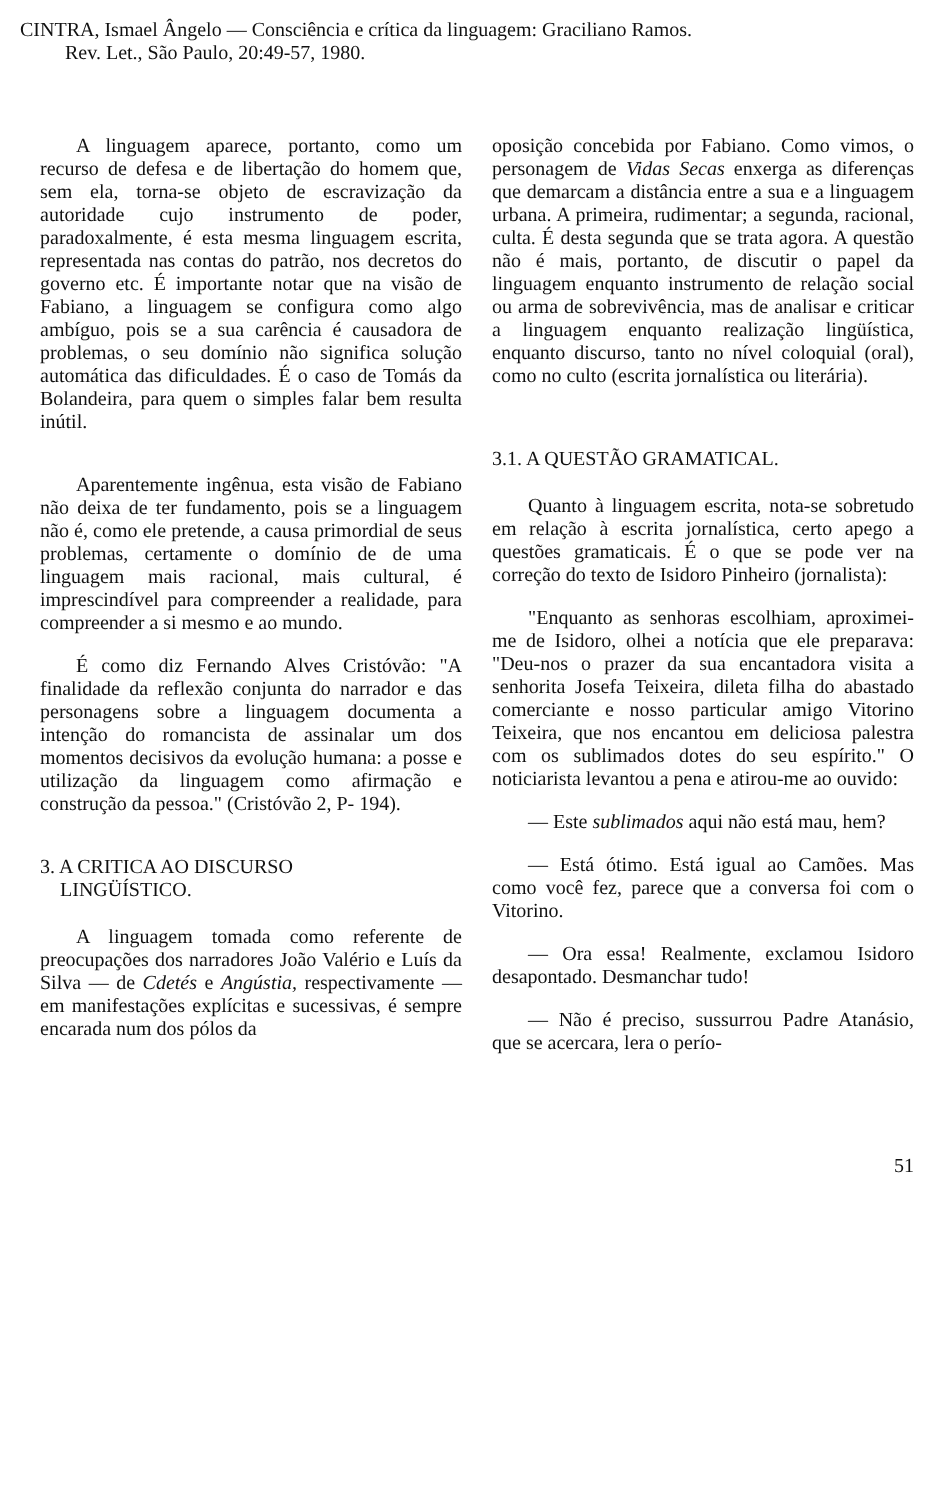CINTRA, Ismael Ângelo — Consciência e crítica da linguagem: Graciliano Ramos.
Rev. Let., São Paulo, 20:49-57, 1980.
A linguagem aparece, portanto, como um recurso de defesa e de libertação do homem que, sem ela, torna-se objeto de escravização da autoridade cujo instrumento de poder, paradoxalmente, é esta mesma linguagem escrita, representada nas contas do patrão, nos decretos do governo etc. É importante notar que na visão de Fabiano, a linguagem se configura como algo ambíguo, pois se a sua carência é causadora de problemas, o seu domínio não significa solução automática das dificuldades. É o caso de Tomás da Bolandeira, para quem o simples falar bem resulta inútil.
Aparentemente ingênua, esta visão de Fabiano não deixa de ter fundamento, pois se a linguagem não é, como ele pretende, a causa primordial de seus problemas, certamente o domínio de de uma linguagem mais racional, mais cultural, é imprescindível para compreender a realidade, para compreender a si mesmo e ao mundo.
É como diz Fernando Alves Cristóvão: "A finalidade da reflexão conjunta do narrador e das personagens sobre a linguagem documenta a intenção do romancista de assinalar um dos momentos decisivos da evolução humana: a posse e utilização da linguagem como afirmação e construção da pessoa." (Cristóvão 2, P- 194).
3. A CRITICA AO DISCURSO
LINGÜÍSTICO.
A linguagem tomada como referente de preocupações dos narradores João Valério e Luís da Silva — de Cdetés e Angústia, respectivamente — em manifestações explícitas e sucessivas, é sempre encarada num dos pólos da
oposição concebida por Fabiano. Como vimos, o personagem de Vidas Secas enxerga as diferenças que demarcam a distância entre a sua e a linguagem urbana. A primeira, rudimentar; a segunda, racional, culta. É desta segunda que se trata agora. A questão não é mais, portanto, de discutir o papel da linguagem enquanto instrumento de relação social ou arma de sobrevivência, mas de analisar e criticar a linguagem enquanto realização lingüística, enquanto discurso, tanto no nível coloquial (oral), como no culto (escrita jornalística ou literária).
3.1. A QUESTÃO GRAMATICAL.
Quanto à linguagem escrita, nota-se sobretudo em relação à escrita jornalística, certo apego a questões gramaticais. É o que se pode ver na correção do texto de Isidoro Pinheiro (jornalista):
"Enquanto as senhoras escolhiam, aproximei-me de Isidoro, olhei a notícia que ele preparava: "Deu-nos o prazer da sua encantadora visita a senhorita Josefa Teixeira, dileta filha do abastado comerciante e nosso particular amigo Vitorino Teixeira, que nos encantou em deliciosa palestra com os sublimados dotes do seu espírito." O noticiarista levantou a pena e atirou-me ao ouvido:
— Este sublimados aqui não está mau, hem?
— Está ótimo. Está igual ao Camões. Mas como você fez, parece que a conversa foi com o Vitorino.
— Ora essa! Realmente, exclamou Isidoro desapontado. Desmanchar tudo!
— Não é preciso, sussurrou Padre Atanásio, que se acercara, lera o perío-
51